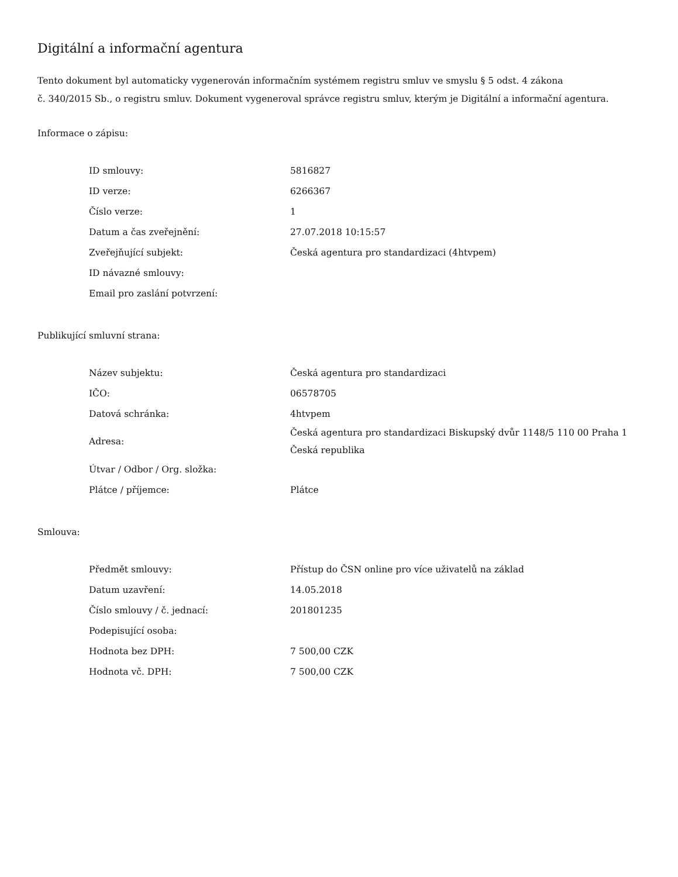Digitální a informační agentura
Tento dokument byl automaticky vygenerován informačním systémem registru smluv ve smyslu § 5 odst. 4 zákona
č. 340/2015 Sb., o registru smluv. Dokument vygeneroval správce registru smluv, kterým je Digitální a informační agentura.
Informace o zápisu:
| ID smlouvy: | 5816827 |
| ID verze: | 6266367 |
| Číslo verze: | 1 |
| Datum a čas zveřejnění: | 27.07.2018 10:15:57 |
| Zveřejňující subjekt: | Česká agentura pro standardizaci (4htvpem) |
| ID návazné smlouvy: | |
| Email pro zaslání potvrzení: | |
Publikující smluvní strana:
| Název subjektu: | Česká agentura pro standardizaci |
| IČO: | 06578705 |
| Datová schránka: | 4htvpem |
| Adresa: | Česká agentura pro standardizaci Biskupský dvůr 1148/5 110 00 Praha 1 Česká republika |
| Útvar / Odbor / Org. složka: | |
| Plátce / příjemce: | Plátce |
Smlouva:
| Předmět smlouvy: | Přístup do ČSN online pro více uživatelů na základ |
| Datum uzavření: | 14.05.2018 |
| Číslo smlouvy / č. jednací: | 201801235 |
| Podepisující osoba: | |
| Hodnota bez DPH: | 7 500,00 CZK |
| Hodnota vč. DPH: | 7 500,00 CZK |